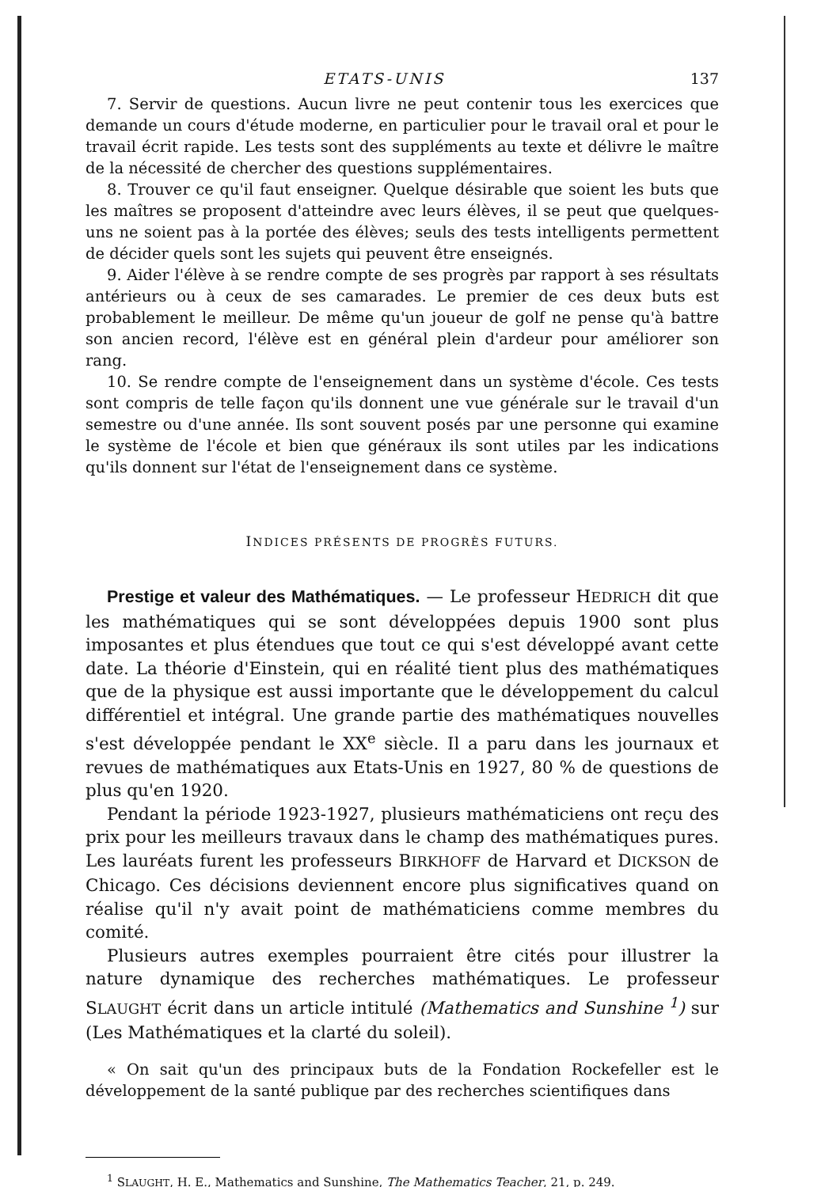ETATS-UNIS 137
7. Servir de questions. Aucun livre ne peut contenir tous les exercices que demande un cours d'étude moderne, en particulier pour le travail oral et pour le travail écrit rapide. Les tests sont des suppléments au texte et délivre le maître de la nécessité de chercher des questions supplémentaires.
8. Trouver ce qu'il faut enseigner. Quelque désirable que soient les buts que les maîtres se proposent d'atteindre avec leurs élèves, il se peut que quelques-uns ne soient pas à la portée des élèves; seuls des tests intelligents permettent de décider quels sont les sujets qui peuvent être enseignés.
9. Aider l'élève à se rendre compte de ses progrès par rapport à ses résultats antérieurs ou à ceux de ses camarades. Le premier de ces deux buts est probablement le meilleur. De même qu'un joueur de golf ne pense qu'à battre son ancien record, l'élève est en général plein d'ardeur pour améliorer son rang.
10. Se rendre compte de l'enseignement dans un système d'école. Ces tests sont compris de telle façon qu'ils donnent une vue générale sur le travail d'un semestre ou d'une année. Ils sont souvent posés par une personne qui examine le système de l'école et bien que généraux ils sont utiles par les indications qu'ils donnent sur l'état de l'enseignement dans ce système.
INDICES PRÉSENTS DE PROGRÈS FUTURS.
Prestige et valeur des Mathématiques. — Le professeur HEDRICH dit que les mathématiques qui se sont développées depuis 1900 sont plus imposantes et plus étendues que tout ce qui s'est développé avant cette date. La théorie d'Einstein, qui en réalité tient plus des mathématiques que de la physique est aussi importante que le développement du calcul différentiel et intégral. Une grande partie des mathématiques nouvelles s'est développée pendant le XX<sup>e</sup> siècle. Il a paru dans les journaux et revues de mathématiques aux Etats-Unis en 1927, 80 % de questions de plus qu'en 1920.
Pendant la période 1923-1927, plusieurs mathématiciens ont reçu des prix pour les meilleurs travaux dans le champ des mathématiques pures. Les lauréats furent les professeurs BIRKHOFF de Harvard et DICKSON de Chicago. Ces décisions deviennent encore plus significatives quand on réalise qu'il n'y avait point de mathématiciens comme membres du comité.
Plusieurs autres exemples pourraient être cités pour illustrer la nature dynamique des recherches mathématiques. Le professeur SLAUGHT écrit dans un article intitulé (Mathematics and Sunshine <sup>1</sup>) sur (Les Mathématiques et la clarté du soleil).
« On sait qu'un des principaux buts de la Fondation Rockefeller est le développement de la santé publique par des recherches scientifiques dans
<sup>1</sup> SLAUGHT, H. E., Mathematics and Sunshine, The Mathematics Teacher, 21, p. 249.